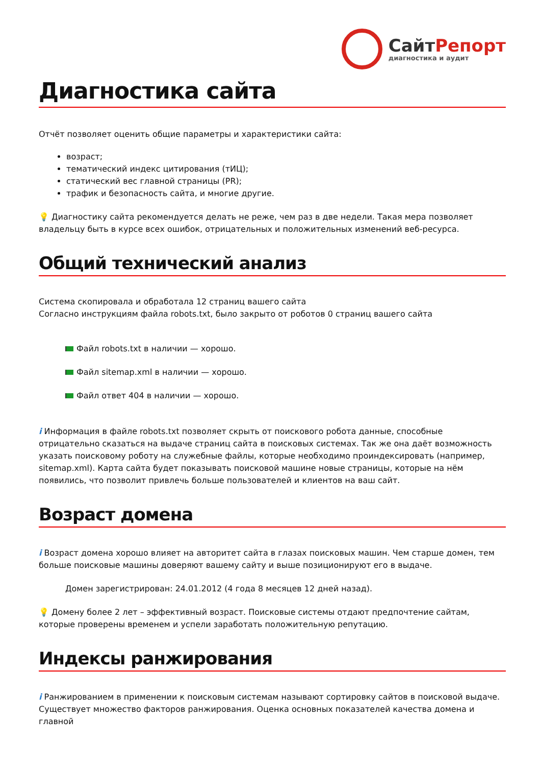СайтРепорт
диагностика и аудит
Диагностика сайта
Отчёт позволяет оценить общие параметры и характеристики сайта:
возраст;
тематический индекс цитирования (тИЦ);
статический вес главной страницы (PR);
трафик и безопасность сайта, и многие другие.
💡 Диагностику сайта рекомендуется делать не реже, чем раз в две недели. Такая мера позволяет владельцу быть в курсе всех ошибок, отрицательных и положительных изменений веб-ресурса.
Общий технический анализ
Система скопировала и обработала 12 страниц вашего сайта
Согласно инструкциям файла robots.txt, было закрыто от роботов 0 страниц вашего сайта
Файл robots.txt в наличии — хорошо.
Файл sitemap.xml в наличии — хорошо.
Файл ответ 404 в наличии — хорошо.
i Информация в файле robots.txt позволяет скрыть от поискового робота данные, способные отрицательно сказаться на выдаче страниц сайта в поисковых системах. Так же она даёт возможность указать поисковому роботу на служебные файлы, которые необходимо проиндексировать (например, sitemap.xml). Карта сайта будет показывать поисковой машине новые страницы, которые на нём появились, что позволит привлечь больше пользователей и клиентов на ваш сайт.
Возраст домена
i Возраст домена хорошо влияет на авторитет сайта в глазах поисковых машин. Чем старше домен, тем больше поисковые машины доверяют вашему сайту и выше позиционируют его в выдаче.
Домен зарегистрирован: 24.01.2012 (4 года 8 месяцев 12 дней назад).
💡 Домену более 2 лет – эффективный возраст. Поисковые системы отдают предпочтение сайтам, которые проверены временем и успели заработать положительную репутацию.
Индексы ранжирования
i Ранжированием в применении к поисковым системам называют сортировку сайтов в поисковой выдаче. Существует множество факторов ранжирования. Оценка основных показателей качества домена и главной